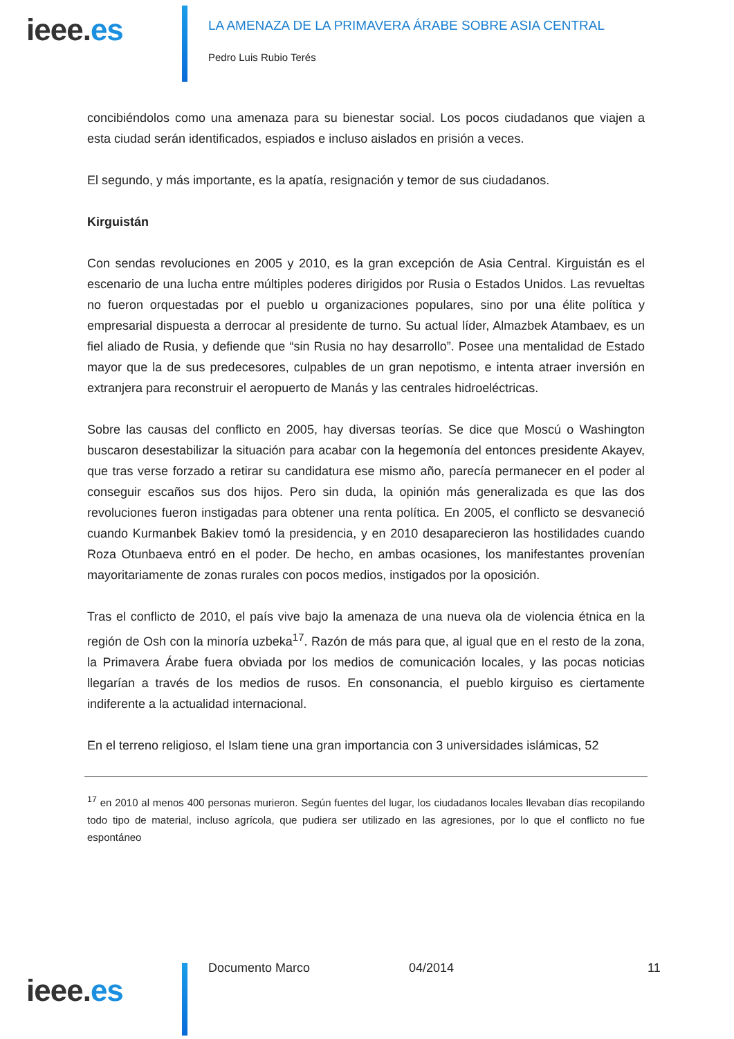ieee.es
LA AMENAZA DE LA PRIMAVERA ÁRABE SOBRE ASIA CENTRAL
Pedro Luis Rubio Terés
concibiéndolos como una amenaza para su bienestar social. Los pocos ciudadanos que viajen a esta ciudad serán identificados, espiados e incluso aislados en prisión a veces.
El segundo, y más importante, es la apatía, resignación y temor de sus ciudadanos.
Kirguistán
Con sendas revoluciones en 2005 y 2010, es la gran excepción de Asia Central. Kirguistán es el escenario de una lucha entre múltiples poderes dirigidos por Rusia o Estados Unidos. Las revueltas no fueron orquestadas por el pueblo u organizaciones populares, sino por una élite política y empresarial dispuesta a derrocar al presidente de turno. Su actual líder, Almazbek Atambaev, es un fiel aliado de Rusia, y defiende que “sin Rusia no hay desarrollo”. Posee una mentalidad de Estado mayor que la de sus predecesores, culpables de un gran nepotismo, e intenta atraer inversión en extranjera para reconstruir el aeropuerto de Manás y las centrales hidroeléctricas.
Sobre las causas del conflicto en 2005, hay diversas teorías. Se dice que Moscú o Washington buscaron desestabilizar la situación para acabar con la hegemonía del entonces presidente Akayev, que tras verse forzado a retirar su candidatura ese mismo año, parecía permanecer en el poder al conseguir escaños sus dos hijos. Pero sin duda, la opinión más generalizada es que las dos revoluciones fueron instigadas para obtener una renta política. En 2005, el conflicto se desvaneció cuando Kurmanbek Bakiev tomó la presidencia, y en 2010 desaparecieron las hostilidades cuando Roza Otunbaeva entró en el poder. De hecho, en ambas ocasiones, los manifestantes provenían mayoritariamente de zonas rurales con pocos medios, instigados por la oposición.
Tras el conflicto de 2010, el país vive bajo la amenaza de una nueva ola de violencia étnica en la región de Osh con la minoría uzbeka<sup>17</sup>. Razón de más para que, al igual que en el resto de la zona, la Primavera Árabe fuera obviada por los medios de comunicación locales, y las pocas noticias llegarían a través de los medios de rusos. En consonancia, el pueblo kirguiso es ciertamente indiferente a la actualidad internacional.
En el terreno religioso, el Islam tiene una gran importancia con 3 universidades islámicas, 52
<sup>17</sup> en 2010 al menos 400 personas murieron. Según fuentes del lugar, los ciudadanos locales llevaban días recopilando todo tipo de material, incluso agrícola, que pudiera ser utilizado en las agresiones, por lo que el conflicto no fue espontáneo
ieee.es
Documento Marco 04/2014 11